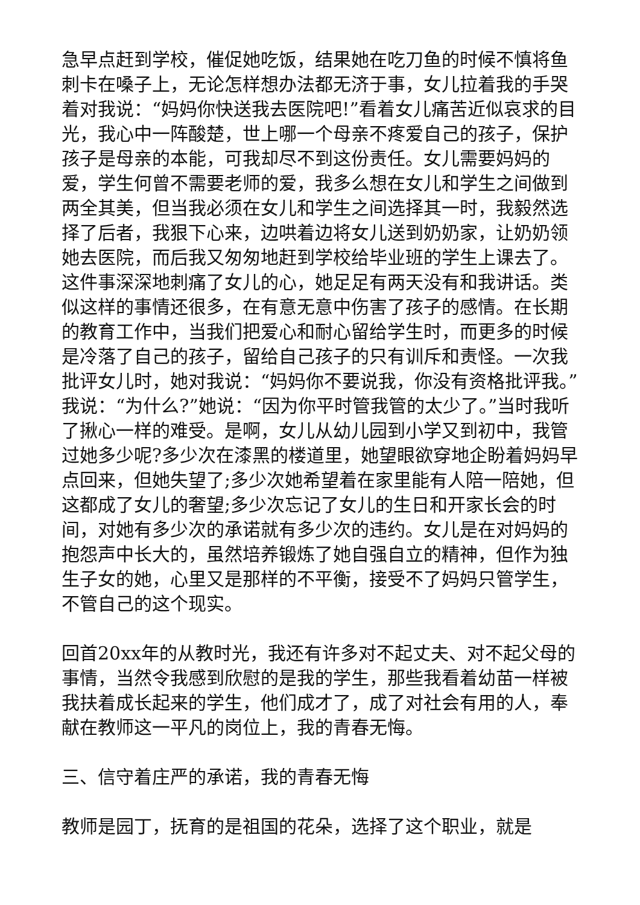急早点赶到学校，催促她吃饭，结果她在吃刀鱼的时候不慎将鱼刺卡在嗓子上，无论怎样想办法都无济于事，女儿拉着我的手哭着对我说：“妈妈你快送我去医院吧!”看着女儿痛苦近似哀求的目光，我心中一阵酸楚，世上哪一个母亲不疼爱自己的孩子，保护孩子是母亲的本能，可我却尽不到这份责任。女儿需要妈妈的爱，学生何曾不需要老师的爱，我多么想在女儿和学生之间做到两全其美，但当我必须在女儿和学生之间选择其一时，我毅然选择了后者，我狠下心来，边哄着边将女儿送到奶奶家，让奶奶领她去医院，而后我又匆匆地赶到学校给毕业班的学生上课去了。这件事深深地刺痛了女儿的心，她足足有两天没有和我讲话。类似这样的事情还很多，在有意无意中伤害了孩子的感情。在长期的教育工作中，当我们把爱心和耐心留给学生时，而更多的时候是冷落了自己的孩子，留给自己孩子的只有训斥和责怪。一次我批评女儿时，她对我说：“妈妈你不要说我，你没有资格批评我。”我说：“为什么?”她说：“因为你平时管我管的太少了。”当时我听了揪心一样的难受。是啊，女儿从幼儿园到小学又到初中，我管过她多少呢?多少次在漆黑的楼道里，她望眼欲穿地企盼着妈妈早点回来，但她失望了;多少次她希望着在家里能有人陪一陪她，但这都成了女儿的奢望;多少次忘记了女儿的生日和开家长会的时间，对她有多少次的承诺就有多少次的违约。女儿是在对妈妈的抱怨声中长大的，虽然培养锻炼了她自强自立的精神，但作为独生子女的她，心里又是那样的不平衡，接受不了妈妈只管学生，不管自己的这个现实。
回首20xx年的从教时光，我还有许多对不起丈夫、对不起父母的事情，当然令我感到欣慰的是我的学生，那些我看着幼苗一样被我扶着成长起来的学生，他们成才了，成了对社会有用的人，奉献在教师这一平凡的岗位上，我的青春无悔。
三、信守着庄严的承诺，我的青春无悔
教师是园丁，抚育的是祖国的花朵，选择了这个职业，就是